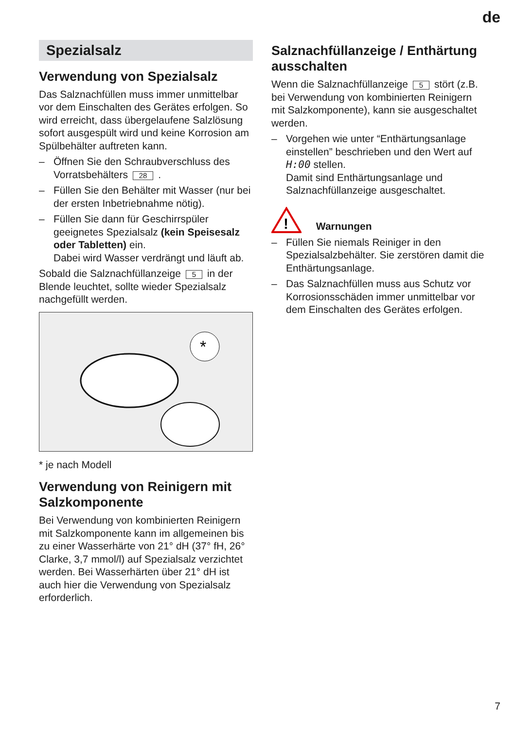de
Spezialsalz
Verwendung von Spezialsalz
Das Salznachfüllen muss immer unmittelbar vor dem Einschalten des Gerätes erfolgen. So wird erreicht, dass übergelaufene Salzlösung sofort ausgespült wird und keine Korrosion am Spülbehälter auftreten kann.
– Öffnen Sie den Schraubverschluss des Vorratsbehälters 28 .
– Füllen Sie den Behälter mit Wasser (nur bei der ersten Inbetriebnahme nötig).
– Füllen Sie dann für Geschirrspüler geeignetes Spezialsalz (kein Speisesalz oder Tabletten) ein.
Dabei wird Wasser verdrängt und läuft ab.
Sobald die Salznachfüllanzeige 5 in der Blende leuchtet, sollte wieder Spezialsalz nachgefüllt werden.
*
* je nach Modell
Verwendung von Reinigern mit Salzkomponente
Bei Verwendung von kombinierten Reinigern mit Salzkomponente kann im allgemeinen bis zu einer Wasserhärte von 21° dH (37° fH, 26° Clarke, 3,7 mmol/l) auf Spezialsalz verzichtet werden. Bei Wasserhärten über 21° dH ist auch hier die Verwendung von Spezialsalz erforderlich.
Salznachfüllanzeige / Enthärtung ausschalten
Wenn die Salznachfüllanzeige 5 stört (z.B. bei Verwendung von kombinierten Reinigern mit Salzkomponente), kann sie ausgeschaltet werden.
– Vorgehen wie unter “Enthärtungsanlage einstellen” beschrieben und den Wert auf H:00 stellen.
Damit sind Enthärtungsanlage und Salznachfüllanzeige ausgeschaltet.
!
Warnungen
– Füllen Sie niemals Reiniger in den Spezialsalzbehälter. Sie zerstören damit die Enthärtungsanlage.
– Das Salznachfüllen muss aus Schutz vor Korrosionsschäden immer unmittelbar vor dem Einschalten des Gerätes erfolgen.
7